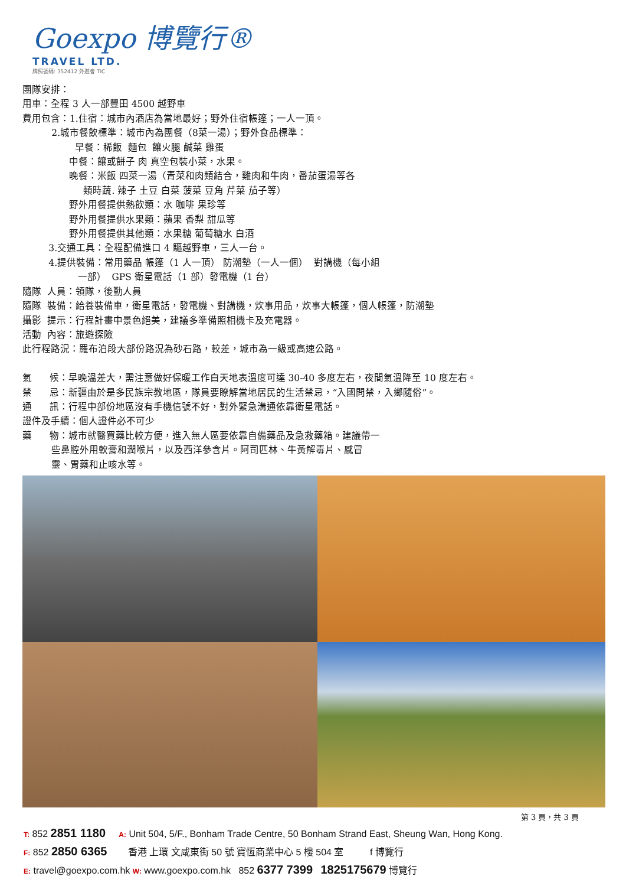Goexpo 博覽行®
TRAVEL LTD.
牌照號碼: 352412 外遊會 TIC
團隊安排：
用車：全程 3 人一部豐田 4500 越野車
費用包含：1.住宿：城市內酒店為當地最好；野外住宿帳篷；一人一頂。
2.城市餐飲標準：城市內為團餐（8菜一湯）；野外食品標準：
早餐：稀飯 麵包 饟火腿 鹹菜 雞蛋
中餐：饟或餅子 肉 真空包裝小菜，水果。
晚餐：米飯 四菜一湯（青菜和肉類結合，雞肉和牛肉，番茄蛋湯等各
類時蔬. 辣子 土豆 白菜 菠菜 豆角 芹菜 茄子等）
野外用餐提供熱飲類：水 咖啡 果珍等
野外用餐提供水果類：蘋果 香梨 甜瓜等
野外用餐提供其他類：水果糖 葡萄糖水 白酒
3.交通工具：全程配備進口 4 驅越野車，三人一台。
4.提供裝備：常用藥品 帳篷（1 人一頂） 防潮墊（一人一個） 對講機（每小組
一部） GPS 衛星電話（1 部）發電機（1 台）
隨隊 人員：領隊，後勤人員
隨隊 裝備：給養裝備車，衛星電話，發電機、對講機，炊事用品，炊事大帳篷，個人帳篷，防潮墊
攝影 提示：行程計畫中景色絕美，建議多準備照相機卡及充電器。
活動 內容：旅遊探險
此行程路況：羅布泊段大部份路況為砂石路，較差，城市為一級或高速公路。
氣 候：早晚溫差大，需注意做好保暖工作白天地表溫度可達 30-40 多度左右，夜間氣溫降至 10 度左右。
禁 忌：新疆由於是多民族宗教地區，隊員要瞭解當地居民的生活禁忌，“入國問禁，入鄉隨俗”。
通 訊：行程中部份地區沒有手機信號不好，對外緊急溝通依靠衛星電話。
證件及手續：個人證件必不可少
藥 物：城市就醫買藥比較方便，進入無人區要依靠自備藥品及急救藥箱。建議帶一
些鼻腔外用軟膏和潤喉片，以及西洋參含片。阿司匹林、牛黃解毒片、感冒
靈、胃藥和止咳水等。
第 3 頁，共 3 頁
T: 852 2851 1180 A: Unit 504, 5/F., Bonham Trade Centre, 50 Bonham Strand East, Sheung Wan, Hong Kong.
F: 852 2850 6365 香港 上環 文咸東街 50 號 寶恆商業中心 5 樓 504 室 f 博覽行
E: travel@goexpo.com.hk W: www.goexpo.com.hk 852 6377 7399 1825175679 博覽行